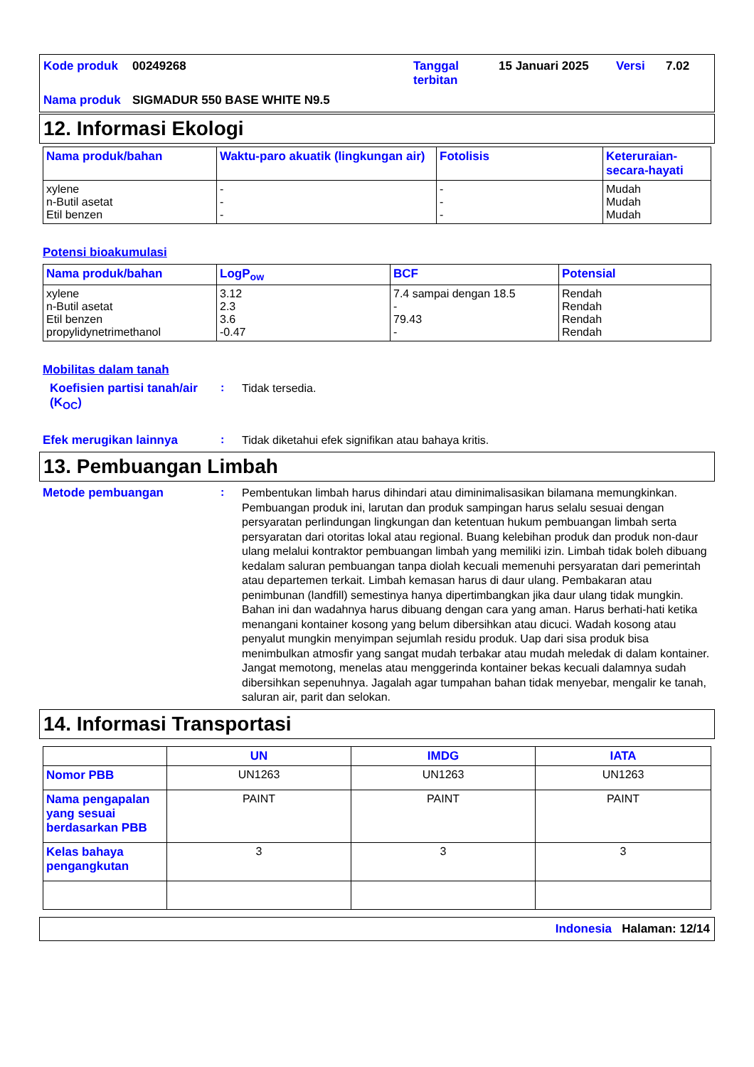| Kode produk | 00249268 | Tanggal terbitan | 15 Januari 2025 | Versi | 7.02 |
| Nama produk | SIGMADUR 550 BASE WHITE N9.5 | | | | |
12. Informasi Ekologi
| Nama produk/bahan | Waktu-paro akuatik (lingkungan air) | Fotolisis | Keteruraian-secara-hayati |
| --- | --- | --- | --- |
| xylene n-Butil asetat Etil benzen | - - - | - - - | Mudah Mudah Mudah |
Potensi bioakumulasi
| Nama produk/bahan | LogP<sub>ow</sub> | BCF | Potensial |
| --- | --- | --- | --- |
| xylene n-Butil asetat Etil benzen propylidynetrimethanol | 3.12 2.3 3.6 -0.47 | 7.4 sampai dengan 18.5 - 79.43 - | Rendah Rendah Rendah Rendah |
Mobilitas dalam tanah
Koefisien partisi tanah/air (K<sub>OC</sub>)
:
Tidak tersedia.
Efek merugikan lainnya :
Tidak diketahui efek signifikan atau bahaya kritis.
13. Pembuangan Limbah
Metode pembuangan :
Pembentukan limbah harus dihindari atau diminimalisasikan bilamana memungkinkan. Pembuangan produk ini, larutan dan produk sampingan harus selalu sesuai dengan persyaratan perlindungan lingkungan dan ketentuan hukum pembuangan limbah serta persyaratan dari otoritas lokal atau regional. Buang kelebihan produk dan produk non-daur ulang melalui kontraktor pembuangan limbah yang memiliki izin. Limbah tidak boleh dibuang kedalam saluran pembuangan tanpa diolah kecuali memenuhi persyaratan dari pemerintah atau departemen terkait. Limbah kemasan harus di daur ulang. Pembakaran atau penimbunan (landfill) semestinya hanya dipertimbangkan jika daur ulang tidak mungkin. Bahan ini dan wadahnya harus dibuang dengan cara yang aman. Harus berhati-hati ketika menangani kontainer kosong yang belum dibersihkan atau dicuci. Wadah kosong atau penyalut mungkin menyimpan sejumlah residu produk. Uap dari sisa produk bisa menimbulkan atmosfir yang sangat mudah terbakar atau mudah meledak di dalam kontainer. Jangat memotong, menelas atau menggerinda kontainer bekas kecuali dalamnya sudah dibersihkan sepenuhnya. Jagalah agar tumpahan bahan tidak menyebar, mengalir ke tanah, saluran air, parit dan selokan.
14. Informasi Transportasi
| | UN | IMDG | IATA |
| --- | --- | --- | --- |
| Nomor PBB | UN1263 | UN1263 | UN1263 |
| Nama pengapalan yang sesuai berdasarkan PBB | PAINT | PAINT | PAINT |
| Kelas bahaya pengangkutan | 3 | 3 | 3 |
Indonesia Halaman: 12/14